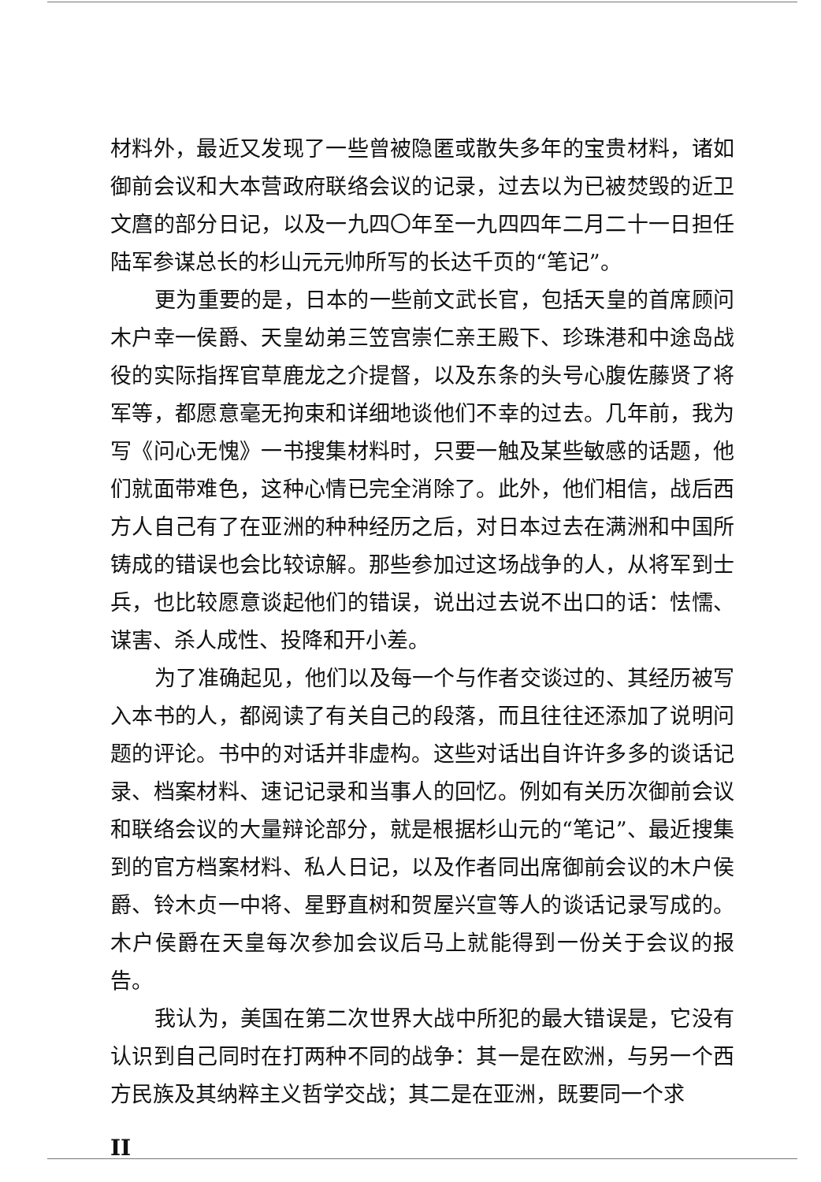材料外，最近又发现了一些曾被隐匿或散失多年的宝贵材料，诸如御前会议和大本营政府联络会议的记录，过去以为已被焚毁的近卫文麿的部分日记，以及一九四〇年至一九四四年二月二十一日担任陆军参谋总长的杉山元元帅所写的长达千页的“笔记”。
更为重要的是，日本的一些前文武长官，包括天皇的首席顾问木户幸一侯爵、天皇幼弟三笠宫崇仁亲王殿下、珍珠港和中途岛战役的实际指挥官草鹿龙之介提督，以及东条的头号心腹佐藤贤了将军等，都愿意毫无拘束和详细地谈他们不幸的过去。几年前，我为写《问心无愧》一书搜集材料时，只要一触及某些敏感的话题，他们就面带难色，这种心情已完全消除了。此外，他们相信，战后西方人自己有了在亚洲的种种经历之后，对日本过去在满洲和中国所铸成的错误也会比较谅解。那些参加过这场战争的人，从将军到士兵，也比较愿意谈起他们的错误，说出过去说不出口的话：怯懦、谋害、杀人成性、投降和开小差。
为了准确起见，他们以及每一个与作者交谈过的、其经历被写入本书的人，都阅读了有关自己的段落，而且往往还添加了说明问题的评论。书中的对话并非虚构。这些对话出自许许多多的谈话记录、档案材料、速记记录和当事人的回忆。例如有关历次御前会议和联络会议的大量辩论部分，就是根据杉山元的“笔记”、最近搜集到的官方档案材料、私人日记，以及作者同出席御前会议的木户侯爵、铃木贞一中将、星野直树和贺屋兴宣等人的谈话记录写成的。木户侯爵在天皇每次参加会议后马上就能得到一份关于会议的报告。
我认为，美国在第二次世界大战中所犯的最大错误是，它没有认识到自己同时在打两种不同的战争：其一是在欧洲，与另一个西方民族及其纳粹主义哲学交战；其二是在亚洲，既要同一个求
II